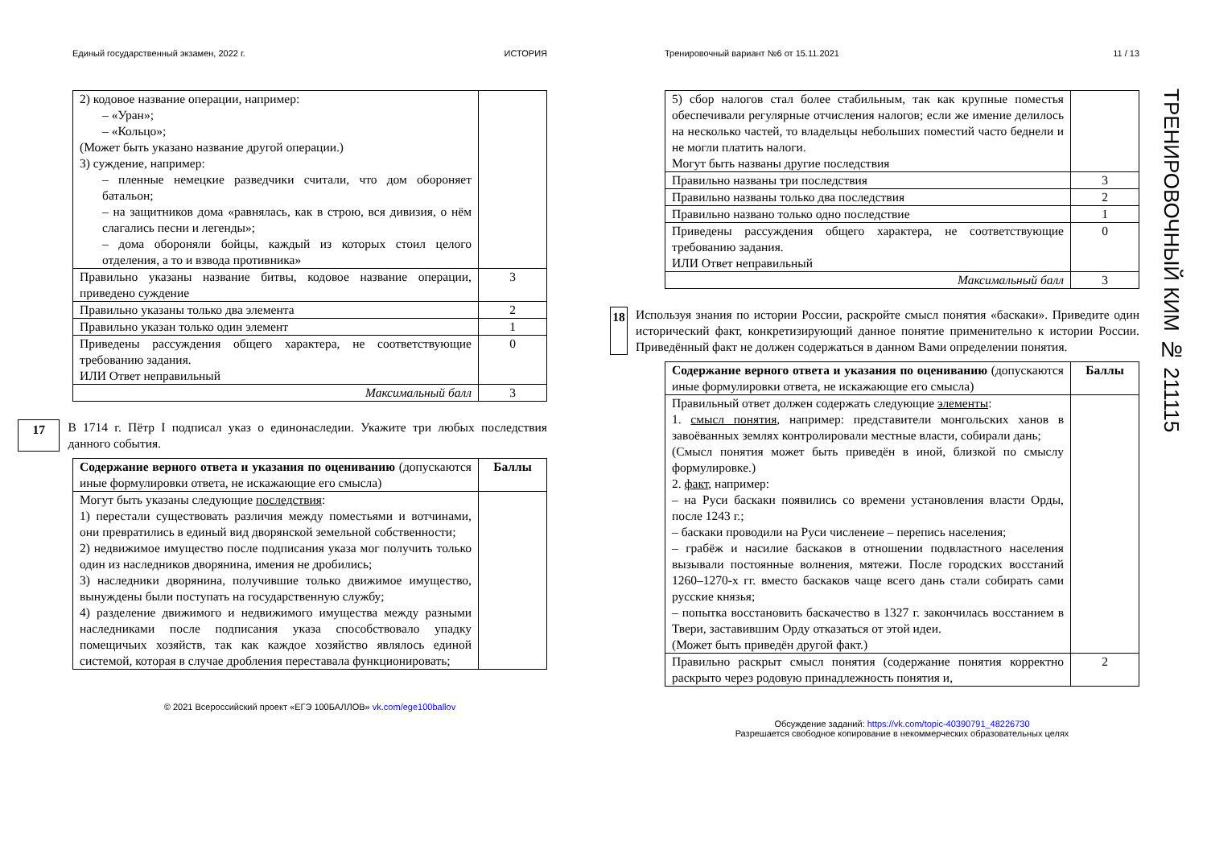Единый государственный экзамен, 2022 г. ИСТОРИЯ
| 2) кодовое название операции, например: – «Уран»; – «Кольцо»; (Может быть указано название другой операции.) 3) суждение, например: – пленные немецкие разведчики считали, что дом обороняет батальон; – на защитников дома «равнялась, как в строю, вся дивизия, о нём слагались песни и легенды»; – дома обороняли бойцы, каждый из которых стоил целого отделения, а то и взвода противника» | |
| Правильно указаны название битвы, кодовое название операции, приведено суждение | 3 |
| Правильно указаны только два элемента | 2 |
| Правильно указан только один элемент | 1 |
| Приведены рассуждения общего характера, не соответствующие требованию задания. ИЛИ Ответ неправильный | 0 |
| Максимальный балл | 3 |
17 В 1714 г. Пётр I подписал указ о единонаследии. Укажите три любых последствия данного события.
| Содержание верного ответа и указания по оцениванию (допускаются иные формулировки ответа, не искажающие его смысла) | Баллы |
| Могут быть указаны следующие последствия : 1) перестали существовать различия между поместьями и вотчинами, они превратились в единый вид дворянской земельной собственности; 2) недвижимое имущество после подписания указа мог получить только один из наследников дворянина, имения не дробились; 3) наследники дворянина, получившие только движимое имущество, вынуждены были поступать на государственную службу; 4) разделение движимого и недвижимого имущества между разными наследниками после подписания указа способствовало упадку помещичьих хозяйств, так как каждое хозяйство являлось единой системой, которая в случае дробления переставала функционировать; | |
© 2021 Всероссийский проект «ЕГЭ 100БАЛЛОВ» vk.com/ege100ballov
Тренировочный вариант №6 от 15.11.2021 11 / 13
| 5) сбор налогов стал более стабильным, так как крупные поместья обеспечивали регулярные отчисления налогов; если же имение делилось на несколько частей, то владельцы небольших поместий часто беднели и не могли платить налоги. Могут быть названы другие последствия | |
| Правильно названы три последствия | 3 |
| Правильно названы только два последствия | 2 |
| Правильно названо только одно последствие | 1 |
| Приведены рассуждения общего характера, не соответствующие требованию задания. ИЛИ Ответ неправильный | 0 |
| Максимальный балл | 3 |
18 Используя знания по истории России, раскройте смысл понятия «баскаки». Приведите один исторический факт, конкретизирующий данное понятие применительно к истории России. Приведённый факт не должен содержаться в данном Вами определении понятия.
| Содержание верного ответа и указания по оцениванию (допускаются иные формулировки ответа, не искажающие его смысла) | Баллы |
| Правильный ответ должен содержать следующие элементы : 1. смысл понятия , например: представители монгольских ханов в завоёванных землях контролировали местные власти, собирали дань; (Смысл понятия может быть приведён в иной, близкой по смыслу формулировке.) 2. факт , например: – на Руси баскаки появились со времени установления власти Орды, после 1243 г.; – баскаки проводили на Руси численеие – перепись населения; – грабёж и насилие баскаков в отношении подвластного населения вызывали постоянные волнения, мятежи. После городских восстаний 1260–1270-х гг. вместо баскаков чаще всего дань стали собирать сами русские князья; – попытка восстановить баскачество в 1327 г. закончилась восстанием в Твери, заставившим Орду отказаться от этой идеи. (Может быть приведён другой факт.) | |
| Правильно раскрыт смысл понятия (содержание понятия корректно раскрыто через родовую принадлежность понятия и, | 2 |
Обсуждение заданий: https://vk.com/topic-40390791_48226730
Разрешается свободное копирование в некоммерческих образовательных целях
ТРЕНИРОВОЧНЫЙ КИМ № 211115